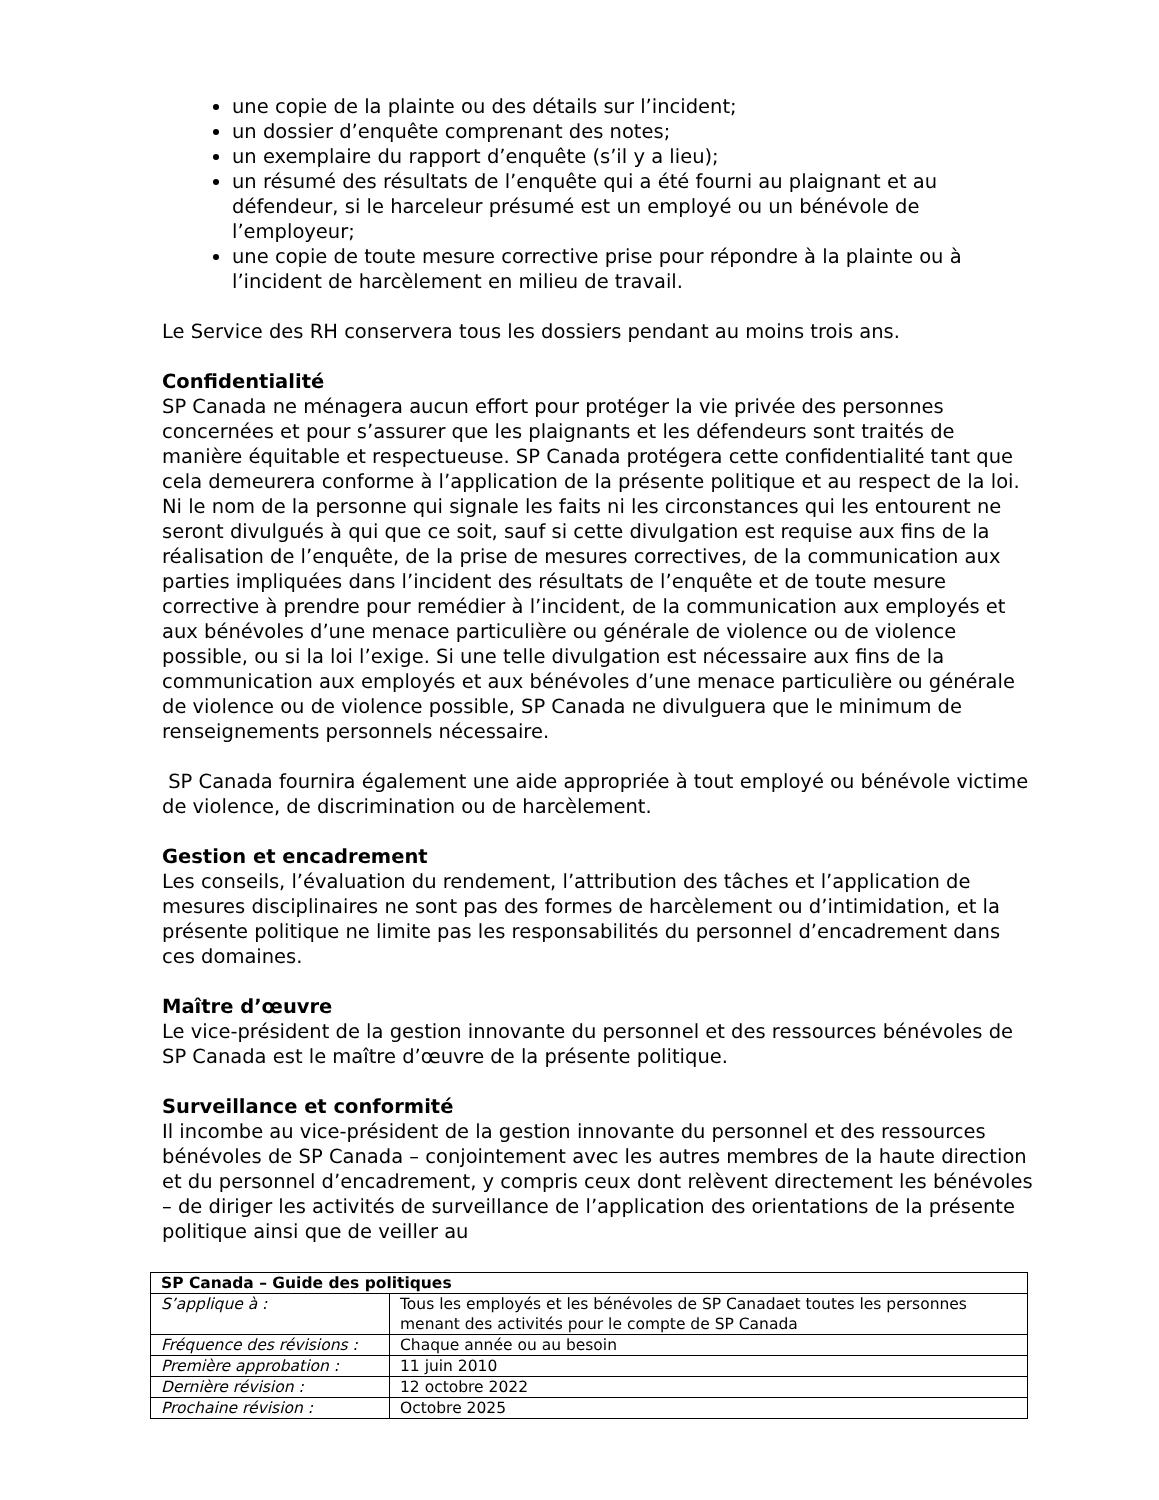une copie de la plainte ou des détails sur l’incident;
un dossier d’enquête comprenant des notes;
un exemplaire du rapport d’enquête (s’il y a lieu);
un résumé des résultats de l’enquête qui a été fourni au plaignant et au défendeur, si le harceleur présumé est un employé ou un bénévole de l’employeur;
une copie de toute mesure corrective prise pour répondre à la plainte ou à l’incident de harcèlement en milieu de travail.
Le Service des RH conservera tous les dossiers pendant au moins trois ans.
Confidentialité
SP Canada ne ménagera aucun effort pour protéger la vie privée des personnes concernées et pour s’assurer que les plaignants et les défendeurs sont traités de manière équitable et respectueuse. SP Canada protégera cette confidentialité tant que cela demeurera conforme à l’application de la présente politique et au respect de la loi. Ni le nom de la personne qui signale les faits ni les circonstances qui les entourent ne seront divulgués à qui que ce soit, sauf si cette divulgation est requise aux fins de la réalisation de l’enquête, de la prise de mesures correctives, de la communication aux parties impliquées dans l’incident des résultats de l’enquête et de toute mesure corrective à prendre pour remédier à l’incident, de la communication aux employés et aux bénévoles d’une menace particulière ou générale de violence ou de violence possible, ou si la loi l’exige. Si une telle divulgation est nécessaire aux fins de la communication aux employés et aux bénévoles d’une menace particulière ou générale de violence ou de violence possible, SP Canada ne divulguera que le minimum de renseignements personnels nécessaire.
SP Canada fournira également une aide appropriée à tout employé ou bénévole victime de violence, de discrimination ou de harcèlement.
Gestion et encadrement
Les conseils, l’évaluation du rendement, l’attribution des tâches et l’application de mesures disciplinaires ne sont pas des formes de harcèlement ou d’intimidation, et la présente politique ne limite pas les responsabilités du personnel d’encadrement dans ces domaines.
Maître d’œuvre
Le vice-président de la gestion innovante du personnel et des ressources bénévoles de SP Canada est le maître d’œuvre de la présente politique.
Surveillance et conformité
Il incombe au vice-président de la gestion innovante du personnel et des ressources bénévoles de SP Canada – conjointement avec les autres membres de la haute direction et du personnel d’encadrement, y compris ceux dont relèvent directement les bénévoles – de diriger les activités de surveillance de l’application des orientations de la présente politique ainsi que de veiller au
| SP Canada – Guide des politiques | |
| --- | --- |
| S’applique à : | Tous les employés et les bénévoles de SP Canadaet toutes les personnes menant des activités pour le compte de SP Canada |
| Fréquence des révisions : | Chaque année ou au besoin |
| Première approbation : | 11 juin 2010 |
| Dernière révision : | 12 octobre 2022 |
| Prochaine révision : | Octobre 2025 |